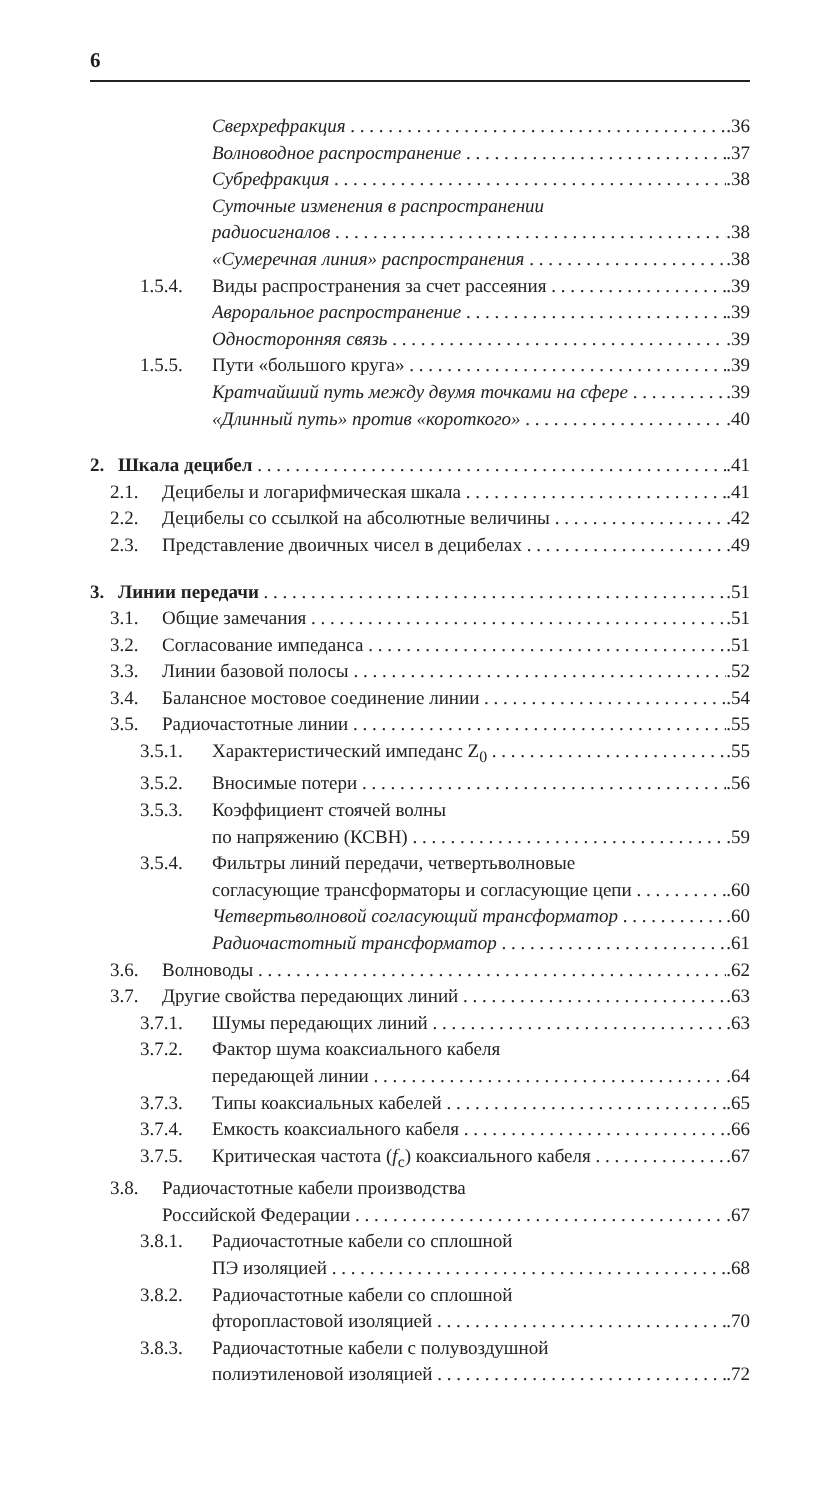6
Сверхрефракция.36
Волноводное распространение.37
Субрефракция.38
Суточные изменения в распространении
радиосигналов.38
«Сумеречная линия» распространения.38
1.5.4. Виды распространения за счет рассеяния.39
Авроральное распространение.39
Односторонняя связь.39
1.5.5. Пути «большого круга».39
Кратчайший путь между двумя точками на сфере.39
«Длинный путь» против «короткого».40
2. Шкала децибел.41
2.1. Децибелы и логарифмическая шкала.41
2.2. Децибелы со ссылкой на абсолютные величины.42
2.3. Представление двоичных чисел в децибелах.49
3. Линии передачи.51
3.1. Общие замечания.51
3.2. Согласование импеданса.51
3.3. Линии базовой полосы.52
3.4. Балансное мостовое соединение линии.54
3.5. Радиочастотные линии.55
3.5.1. Характеристический импеданс Z<sub>0</sub>.55
3.5.2. Вносимые потери.56
3.5.3. Коэффициент стоячей волны
по напряжению (КСВН).59
3.5.4. Фильтры линий передачи, четвертьволновые
согласующие трансформаторы и согласующие цепи.60
Четвертьволновой согласующий трансформатор.60
Радиочастотный трансформатор.61
3.6. Волноводы.62
3.7. Другие свойства передающих линий.63
3.7.1. Шумы передающих линий.63
3.7.2. Фактор шума коаксиального кабеля
передающей линии.64
3.7.3. Типы коаксиальных кабелей.65
3.7.4. Емкость коаксиального кабеля.66
3.7.5. Критическая частота (f<sub>c</sub>) коаксиального кабеля.67
3.8. Радиочастотные кабели производства
Российской Федерации.67
3.8.1. Радиочастотные кабели со сплошной
ПЭ изоляцией.68
3.8.2. Радиочастотные кабели со сплошной
фторопластовой изоляцией.70
3.8.3. Радиочастотные кабели с полувоздушной
полиэтиленовой изоляцией.72